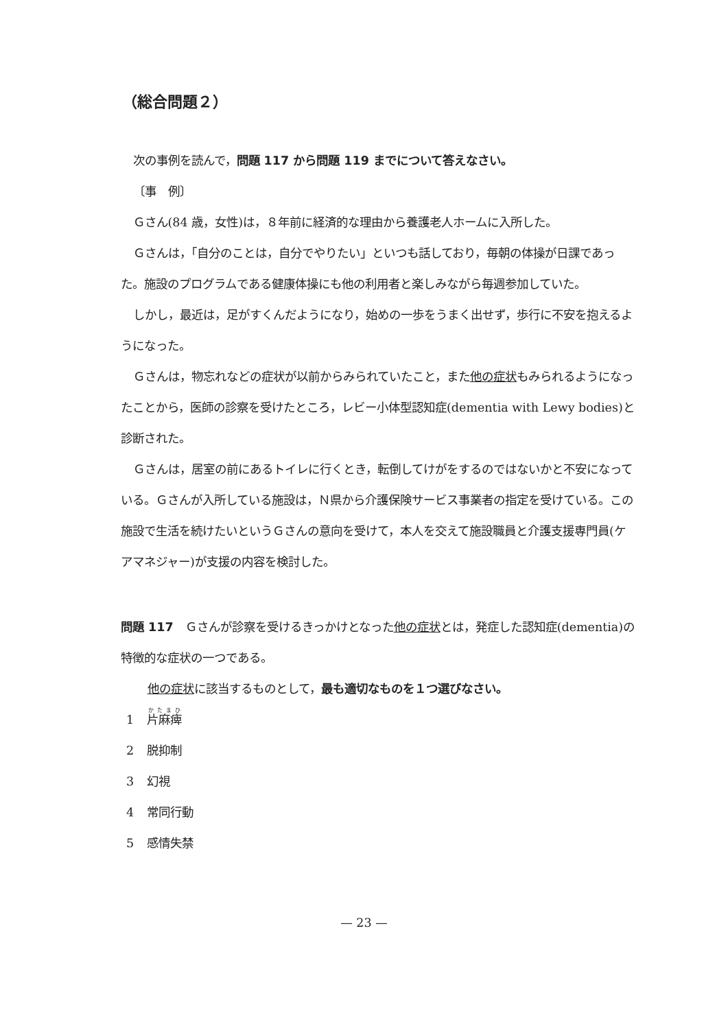（総合問題２）
次の事例を読んで，問題 117 から問題 119 までについて答えなさい。
〔事　例〕
Ｇさん(84 歳，女性)は，８年前に経済的な理由から養護老人ホームに入所した。
Ｇさんは，「自分のことは，自分でやりたい」といつも話しており，毎朝の体操が日課であった。施設のプログラムである健康体操にも他の利用者と楽しみながら毎週参加していた。
しかし，最近は，足がすくんだようになり，始めの一歩をうまく出せず，歩行に不安を抱えるようになった。
Ｇさんは，物忘れなどの症状が以前からみられていたこと，また他の症状もみられるようになったことから，医師の診察を受けたところ，レビー小体型認知症(dementia with Lewy bodies)と診断された。
Ｇさんは，居室の前にあるトイレに行くとき，転倒してけがをするのではないかと不安になっている。Ｇさんが入所している施設は，Ｎ県から介護保険サービス事業者の指定を受けている。この施設で生活を続けたいというＧさんの意向を受けて，本人を交えて施設職員と介護支援専門員(ケアマネジャー)が支援の内容を検討した。
問題 117　Ｇさんが診察を受けるきっかけとなった他の症状とは，発症した認知症(dementia)の特徴的な症状の一つである。
他の症状に該当するものとして，最も適切なものを１つ選びなさい。
1 片麻痺
2 脱抑制
3 幻視
4 常同行動
5 感情失禁
— 23 —